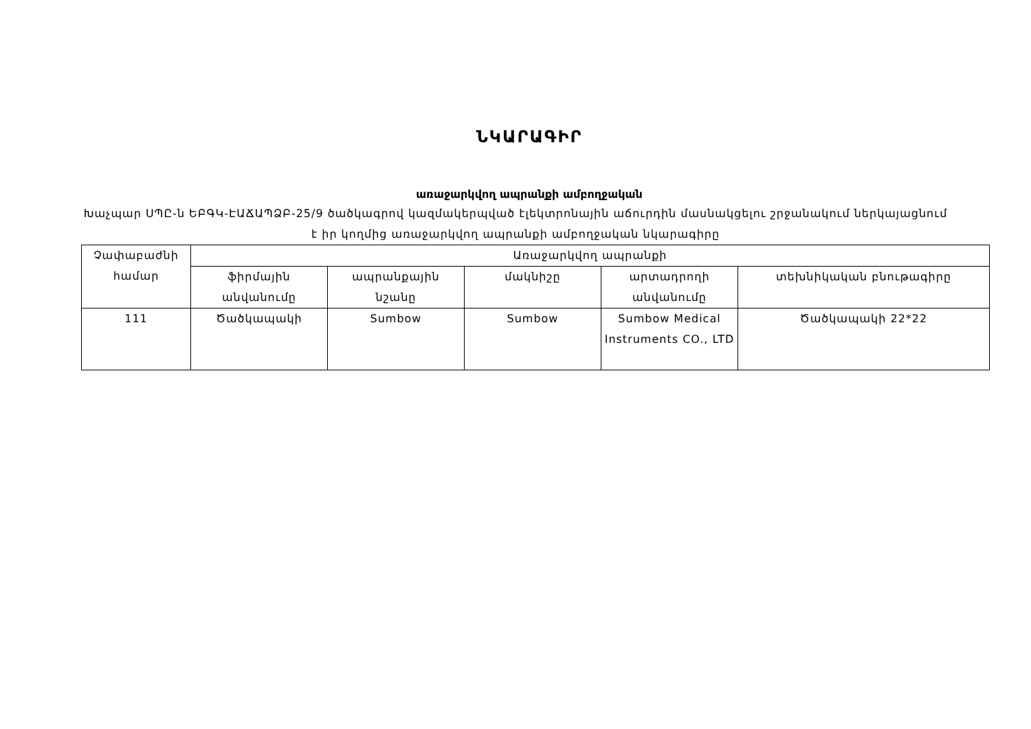ՆԿԱՐԱԳԻՐ
առաջարկվող ապրանքի ամբողջական
Խաչպար ՍՊԸ-ն ԵԲԳԿ-ԷԱՃԱՊՁԲ-25/9 ծածկագրով կազմակերպված էլեկտրոնային աճուրդին մասնակցելու շրջանակում ներկայացնում է իր կողմից առաջարկվող ապրանքի ամբողջական նկարագիրը
| Չափաբաժնի համար | Առաջարկվող ապրանքի | | | | |
| --- | --- | --- | --- | --- | --- |
| | ֆիրմային անվանումը | ապրանքային նշանը | մակնիշը | արտադրողի անվանումը | տեխնիկական բնութագիրը |
| 111 | Ծածկապակի | Sumbow | Sumbow | Sumbow Medical Instruments CO., LTD | Ծածկապակի 22*22 |